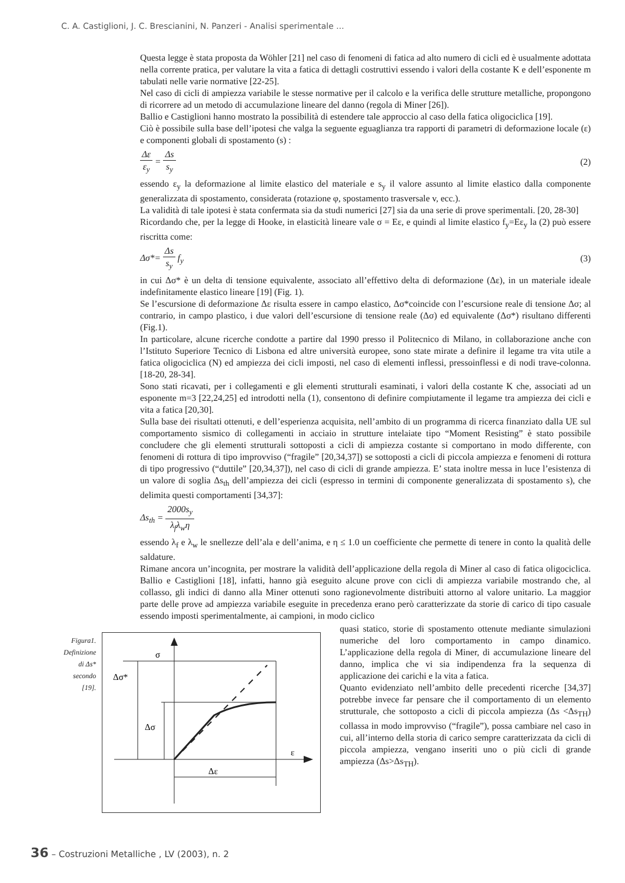C. A. Castiglioni, J. C. Brescianini, N. Panzeri - Analisi sperimentale ...
Questa legge è stata proposta da Wöhler [21] nel caso di fenomeni di fatica ad alto numero di cicli ed è usualmente adottata nella corrente pratica, per valutare la vita a fatica di dettagli costruttivi essendo i valori della costante K e dell’esponente m tabulati nelle varie normative [22-25].
Nel caso di cicli di ampiezza variabile le stesse normative per il calcolo e la verifica delle strutture metalliche, propongono di ricorrere ad un metodo di accumulazione lineare del danno (regola di Miner [26]).
Ballio e Castiglioni hanno mostrato la possibilità di estendere tale approccio al caso della fatica oligociclica [19].
Ciò è possibile sulla base dell’ipotesi che valga la seguente eguaglianza tra rapporti di parametri di deformazione locale (ε) e componenti globali di spostamento (s) :
Δε
ε<sub>y</sub>
=
Δs
s<sub>y</sub>
(2)
essendo ε<sub>y</sub> la deformazione al limite elastico del materiale e s<sub>y</sub> il valore assunto al limite elastico dalla componente generalizzata di spostamento, considerata (rotazione φ, spostamento trasversale v, ecc.).
La validità di tale ipotesi è stata confermata sia da studi numerici [27] sia da una serie di prove sperimentali. [20, 28-30]
Ricordando che, per la legge di Hooke, in elasticità lineare vale σ = Eε, e quindi al limite elastico f<sub>y</sub>=Eε<sub>y</sub> la (2) può essere riscritta come:
Δσ*=
Δs
s<sub>y</sub>
f<sub>y</sub> (3)
in cui Δσ* è un delta di tensione equivalente, associato all’effettivo delta di deformazione (Δε), in un materiale ideale indefinitamente elastico lineare [19] (Fig. 1).
Se l’escursione di deformazione Δε risulta essere in campo elastico, Δσ*coincide con l’escursione reale di tensione Δσ; al contrario, in campo plastico, i due valori dell’escursione di tensione reale (Δσ) ed equivalente (Δσ*) risultano differenti (Fig.1).
In particolare, alcune ricerche condotte a partire dal 1990 presso il Politecnico di Milano, in collaborazione anche con l’Istituto Superiore Tecnico di Lisbona ed altre università europee, sono state mirate a definire il legame tra vita utile a fatica oligociclica (N) ed ampiezza dei cicli imposti, nel caso di elementi inflessi, pressoinflessi e di nodi trave-colonna. [18-20, 28-34].
Sono stati ricavati, per i collegamenti e gli elementi strutturali esaminati, i valori della costante K che, associati ad un esponente m=3 [22,24,25] ed introdotti nella (1), consentono di definire compiutamente il legame tra ampiezza dei cicli e vita a fatica [20,30].
Sulla base dei risultati ottenuti, e dell’esperienza acquisita, nell’ambito di un programma di ricerca finanziato dalla UE sul comportamento sismico di collegamenti in acciaio in strutture intelaiate tipo “Moment Resisting” è stato possibile concludere che gli elementi strutturali sottoposti a cicli di ampiezza costante si comportano in modo differente, con fenomeni di rottura di tipo improvviso (“fragile” [20,34,37]) se sottoposti a cicli di piccola ampiezza e fenomeni di rottura di tipo progressivo (“duttile” [20,34,37]), nel caso di cicli di grande ampiezza. E’ stata inoltre messa in luce l’esistenza di un valore di soglia Δs<sub>th</sub> dell’ampiezza dei cicli (espresso in termini di componente generalizzata di spostamento s), che delimita questi comportamenti [34,37]:
Δs<sub>th</sub> =
2000s<sub>y</sub>
λ<sub>f</sub>λ<sub>w</sub>η
essendo λ<sub>f</sub> e λ<sub>w</sub> le snellezze dell’ala e dell’anima, e η ≤ 1.0 un coefficiente che permette di tenere in conto la qualità delle saldature.
Rimane ancora un’incognita, per mostrare la validità dell’applicazione della regola di Miner al caso di fatica oligociclica. Ballio e Castiglioni [18], infatti, hanno già eseguito alcune prove con cicli di ampiezza variabile mostrando che, al collasso, gli indici di danno alla Miner ottenuti sono ragionevolmente distribuiti attorno al valore unitario. La maggior parte delle prove ad ampiezza variabile eseguite in precedenza erano però caratterizzate da storie di carico di tipo casuale essendo imposti sperimentalmente, ai campioni, in modo ciclico
Figura1.
Definizione di Δs*
secondo [19].
σ
ε
Δσ*
Δσ
Δε
quasi statico, storie di spostamento ottenute mediante simulazioni numeriche del loro comportamento in campo dinamico. L’applicazione della regola di Miner, di accumulazione lineare del danno, implica che vi sia indipendenza fra la sequenza di applicazione dei carichi e la vita a fatica.
Quanto evidenziato nell’ambito delle precedenti ricerche [34,37] potrebbe invece far pensare che il comportamento di un elemento strutturale, che sottoposto a cicli di piccola ampiezza (Δs <Δs<sub>TH</sub>) collassa in modo improvviso (“fragile”), possa cambiare nel caso in cui, all’interno della storia di carico sempre caratterizzata da cicli di piccola ampiezza, vengano inseriti uno o più cicli di grande ampiezza (Δs>Δs<sub>TH</sub>).
36 – Costruzioni Metalliche , LV (2003), n. 2